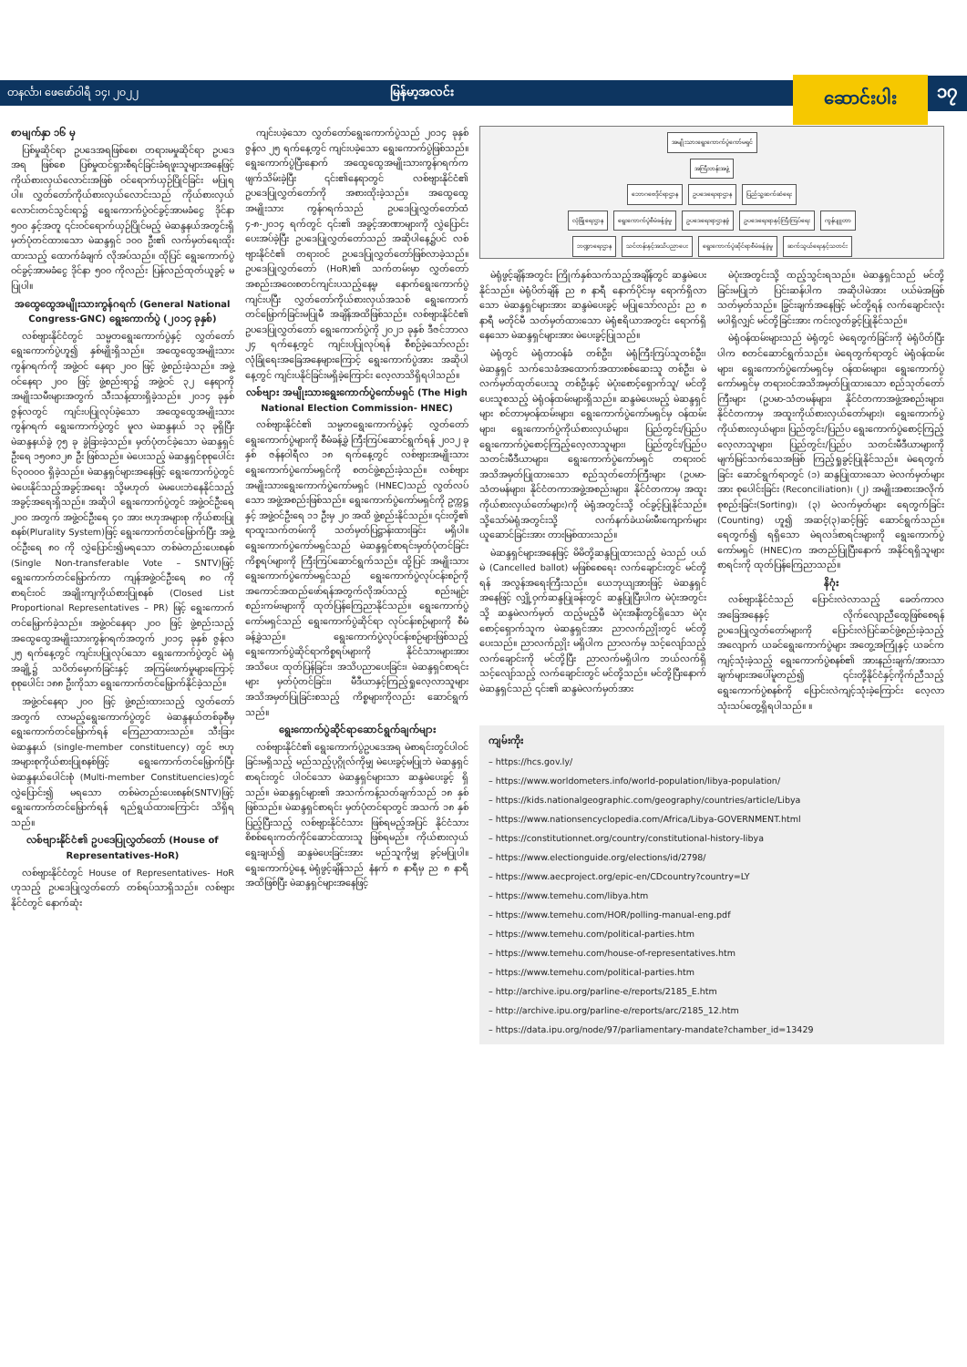တနင်္လာ၊ ဖေဖော်ဝါရီ ၁၄၊ ၂၀၂၂ မြန်မာ့အလင်း ဆောင်းပါး ၁၇
စာမျက်နှာ ၁၆ မှ
ပြစ်မှုဆိုင်ရာ ဥပဒေအရဖြစ်စေ၊ တရားမမှုဆိုင်ရာ ဥပဒေအရ ဖြစ်စေ ပြစ်မှုထင်ရှားစီရင်ခြင်းခံရဖူးသူများအနေဖြင့် ကိုယ်စားလှယ်လောင်းအဖြစ် ဝင်ရောက်ယှဉ်ပြိုင်ခြင်း မပြုရပါ။ လွှတ်တော်ကိုယ်စားလှယ်လောင်းသည် ကိုယ်စားလှယ်လောင်းတင်သွင်းရာ၌ ရွေးကောက်ပွဲဝင်ခွင့်အာမခံငွေ ဒိုင်နာ ၅၀၀ နှင့်အတူ ၎င်းဝင်ရောက်ယှဉ်ပြိုင်မည့် မဲဆန္ဒနယ်အတွင်းရှိ မှတ်ပုံတင်ထားသော မဲဆန္ဒရှင် ၁၀၀ ဦး၏ လက်မှတ်ရေးထိုးထားသည့် ထောက်ခံချက် လိုအပ်သည်။ ထိုပြင် ရွေးကောက်ပွဲဝင်ခွင့်အာမခံငွေ ဒိုင်နာ ၅၀၀ ကိုလည်း ပြန်လည်ထုတ်ယူခွင့် မပြုပါ။
အထွေထွေအမျိုးသားကွန်ဂရက် (General National Congress-GNC) ရွေးကောက်ပွဲ (၂၀၁၄ ခုနှစ်)
လစ်ဗျားနိုင်ငံတွင် သမ္မတရွေးကောက်ပွဲနှင့် လွှတ်တော်ရွေးကောက်ပွဲဟူ၍ နှစ်မျိုးရှိသည်။ အထွေထွေအမျိုးသားကွန်ဂရက်ကို အဖွဲ့ဝင် နေရာ ၂၀၀ ဖြင့် ဖွဲ့စည်းခဲ့သည်။ အဖွဲ့ဝင်နေရာ ၂၀၀ ဖြင့် ဖွဲ့စည်းရာ၌ အဖွဲ့ဝင် ၃၂ နေရာကို အမျိုးသမီးများအတွက် သီးသန့်ထားရှိခဲ့သည်။ ၂၀၁၄ ခုနှစ် ဇွန်လတွင် ကျင်းပပြုလုပ်ခဲ့သော အထွေထွေအမျိုးသားကွန်ဂရက် ရွေးကောက်ပွဲတွင် မူလ မဲဆန္ဒနယ် ၁၃ ခုရှိပြီး မဲဆန္ဒနယ်ခွဲ ၇၅ ခု ခွဲခြားခဲ့သည်။ မှတ်ပုံတင်ခဲ့သော မဲဆန္ဒရှင်ဦးရေ ၁၅၀၈၁၂၈ ဦး ဖြစ်သည်။ မဲပေးသည့် မဲဆန္ဒရှင်စုစုပေါင်း ၆၃၀၀၀၀ ရှိခဲ့သည်။ မဲဆန္ဒရှင်များအနေဖြင့် ရွေးကောက်ပွဲတွင် မဲပေးနိုင်သည့်အခွင့်အရေး သို့မဟုတ် မဲမပေးဘဲနေနိုင်သည့်အခွင့်အရေးရှိသည်။ အဆိုပါ ရွေးကောက်ပွဲတွင် အဖွဲ့ဝင်ဦးရေ ၂၀၀ အတွက် အဖွဲ့ဝင်ဦးရေ ၄၀ အား ဗဟုအများစု ကိုယ်စားပြုစနစ်(Plurality System)ဖြင့် ရွေးကောက်တင်မြှောက်ပြီး အဖွဲ့ဝင်ဦးရေ ၈၀ ကို လွှဲပြောင်း၍မရသော တစ်မဲတည်းပေးစနစ် (Single Non-transferable Vote – SNTV)ဖြင့် ရွေးကောက်တင်မြှောက်ကာ ကျန်အဖွဲ့ဝင်ဦးရေ ၈၀ ကို စာရင်းဝင် အချိုးကျကိုယ်စားပြုစနစ် (Closed List Proportional Representatives – PR) ဖြင့် ရွေးကောက်တင်မြှောက်ခဲ့သည်။ အဖွဲ့ဝင်နေရာ ၂၀၀ ဖြင့် ဖွဲ့စည်းသည့် အထွေထွေအမျိုးသားကွန်ဂရက်အတွက် ၂၀၁၄ ခုနှစ် ဇွန်လ ၂၅ ရက်နေ့တွင် ကျင်းပပြုလုပ်သော ရွေးကောက်ပွဲတွင် မဲရုံအချို့၌ သပိတ်မှောက်ခြင်းနှင့် အကြမ်းဖက်မှုများကြောင့် စုစုပေါင်း ၁၈၈ ဦးကိုသာ ရွေးကောက်တင်မြှောက်နိုင်ခဲ့သည်။
အဖွဲ့ဝင်နေရာ ၂၀၀ ဖြင့် ဖွဲ့စည်းထားသည့် လွှတ်တော်အတွက် လာမည့်ရွေးကောက်ပွဲတွင် မဲဆန္ဒနယ်တစ်ခုစီမှ ရွေးကောက်တင်မြှောက်ရန် ကြေညာထားသည်။ သီးခြားမဲဆန္ဒနယ် (single-member constituency) တွင် ဗဟုအများစုကိုယ်စားပြုစနစ်ဖြင့် ရွေးကောက်တင်မြှောက်ပြီး မဲဆန္ဒနယ်ပေါင်းစုံ (Multi-member Constituencies)တွင် လွှဲပြောင်း၍ မရသော တစ်မဲတည်းပေးစနစ်(SNTV)ဖြင့် ရွေးကောက်တင်မြှောက်ရန် ရည်ရွယ်ထားကြောင်း သိရှိရသည်။
လစ်ဗျားနိုင်ငံ၏ ဥပဒေပြုလွှတ်တော် (House of Representatives-HoR)
လစ်ဗျားနိုင်ငံတွင် House of Representatives- HoR ဟုသည့် ဥပဒေပြုလွှတ်တော် တစ်ရပ်သာရှိသည်။ လစ်ဗျားနိုင်ငံတွင် နောက်ဆုံး
ကျင်းပခဲ့သော လွှတ်တော်ရွေးကောက်ပွဲသည် ၂၀၁၄ ခုနှစ် ဇွန်လ ၂၅ ရက်နေ့တွင် ကျင်းပခဲ့သော ရွေးကောက်ပွဲဖြစ်သည်။ ရွေးကောက်ပွဲပြီးနောက် အထွေထွေအမျိုးသားကွန်ဂရက်က ဖျက်သိမ်းခဲ့ပြီး ၎င်း၏နေရာတွင် လစ်ဗျားနိုင်ငံ၏ ဥပဒေပြုလွှတ်တော်ကို အစားထိုးခဲ့သည်။ အထွေထွေအမျိုးသား ကွန်ဂရက်သည် ဥပဒေပြုလွှတ်တော်ထံ ၄-၈-၂၀၁၄ ရက်တွင် ၎င်း၏ အခွင့်အာဏာများကို လွှဲပြောင်းပေးအပ်ခဲ့ပြီး ဥပဒေပြုလွှတ်တော်သည် အဆိုပါနေ့၌ပင် လစ်ဗျားနိုင်ငံ၏ တရားဝင် ဥပဒေပြုလွှတ်တော်ဖြစ်လာခဲ့သည်။ ဥပဒေပြုလွှတ်တော် (HoR)၏ သက်တမ်းမှာ လွှတ်တော်အစည်းအဝေးစတင်ကျင်းပသည့်နေ့မှ နောက်ရွေးကောက်ပွဲကျင်းပပြီး လွှတ်တော်ကိုယ်စားလှယ်အသစ် ရွေးကောက်တင်မြှောက်ခြင်းမပြုမီ အချိန်အထိဖြစ်သည်။ လစ်ဗျားနိုင်ငံ၏ ဥပဒေပြုလွှတ်တော် ရွေးကောက်ပွဲကို ၂၀၂၁ ခုနှစ် ဒီဇင်ဘာလ ၂၄ ရက်နေ့တွင် ကျင်းပပြုလုပ်ရန် စီစဉ်ခဲ့သော်လည်း လုံခြုံရေးအခြေအနေများကြောင့် ရွေးကောက်ပွဲအား အဆိုပါနေ့တွင် ကျင်းပနိုင်ခြင်းမရှိခဲ့ကြောင်း လေ့လာသိရှိရပါသည်။
လစ်ဗျား အမျိုးသားရွေးကောက်ပွဲကော်မရှင် (The High National Election Commission- HNEC)
လစ်ဗျားနိုင်ငံ၏ သမ္မတရွေးကောက်ပွဲနှင့် လွှတ်တော်ရွေးကောက်ပွဲများကို စီမံခန့်ခွဲ ကြီးကြပ်ဆောင်ရွက်ရန် ၂၀၁၂ ခုနှစ် ဇန်နဝါရီလ ၁၈ ရက်နေ့တွင် လစ်ဗျားအမျိုးသားရွေးကောက်ပွဲကော်မရှင်ကို စတင်ဖွဲ့စည်းခဲ့သည်။ လစ်ဗျားအမျိုးသားရွေးကောက်ပွဲကော်မရှင် (HNEC)သည် လွတ်လပ်သော အဖွဲ့အစည်းဖြစ်သည်။ ရွေးကောက်ပွဲကော်မရှင်ကို ဥက္ကဋ္ဌနှင့် အဖွဲ့ဝင်ဦးရေ ၁၁ ဦးမှ ၂၀ အထိ ဖွဲ့စည်းနိုင်သည်။ ၎င်းတို့၏ ရာထူးသက်တမ်းကို သတ်မှတ်ပြဋ္ဌာန်းထားခြင်း မရှိပါ။ ရွေးကောက်ပွဲကော်မရှင်သည် မဲဆန္ဒရှင်စာရင်းမှတ်ပုံတင်ခြင်း ကိစ္စရပ်များကို ကြီးကြပ်ဆောင်ရွက်သည်။ ထို့ပြင် အမျိုးသားရွေးကောက်ပွဲကော်မရှင်သည် ရွေးကောက်ပွဲလုပ်ငန်းစဉ်ကို အကောင်အထည်ဖော်ရန်အတွက်လိုအပ်သည့် စည်းမျဉ်းစည်းကမ်းများကို ထုတ်ပြန်ကြေညာနိုင်သည်။ ရွေးကောက်ပွဲကော်မရှင်သည် ရွေးကောက်ပွဲဆိုင်ရာ လုပ်ငန်းစဉ်များကို စီမံခန့်ခွဲသည်။ ရွေးကောက်ပွဲလုပ်ငန်းစဉ်များဖြစ်သည့် ရွေးကောက်ပွဲဆိုင်ရာကိစ္စရပ်များကို နိုင်ငံသားများအား အသိပေး ထုတ်ပြန်ခြင်း၊ အသိပညာပေးခြင်း၊ မဲဆန္ဒရှင်စာရင်းများ မှတ်ပုံတင်ခြင်း၊ မီဒီယာနှင့်ကြည့်ရှုလေ့လာသူများ အသိအမှတ်ပြုခြင်းစသည့် ကိစ္စများကိုလည်း ဆောင်ရွက်သည်။
ရွေးကောက်ပွဲဆိုင်ရာဆောင်ရွက်ချက်များ
လစ်ဗျားနိုင်ငံ၏ ရွေးကောက်ပွဲဥပဒေအရ မဲစာရင်းတွင်ပါဝင်ခြင်းမရှိသည့် မည်သည့်ပုဂ္ဂိုလ်ကိုမျှ မဲပေးခွင့်မပြုဘဲ မဲဆန္ဒရှင်စာရင်းတွင် ပါဝင်သော မဲဆန္ဒရှင်များသာ ဆန္ဒမဲပေးခွင့် ရှိသည်။ မဲဆန္ဒရှင်များ၏ အသက်ကန့်သတ်ချက်သည် ၁၈ နှစ် ဖြစ်သည်။ မဲဆန္ဒရှင်စာရင်း မှတ်ပုံတင်ရာတွင် အသက် ၁၈ နှစ် ပြည့်ပြီးသည့် လစ်ဗျားနိုင်ငံသား ဖြစ်ရမည့်အပြင် နိုင်ငံသားစိစစ်ရေးကတ်ကိုင်ဆောင်ထားသူ ဖြစ်ရမည်။ ကိုယ်စားလှယ်ရွေးချယ်၍ ဆန္ဒမဲပေးခြင်းအား မည်သူကိုမျှ ခွင့်မပြုပါ။ ရွေးကောက်ပွဲနေ့ မဲရုံဖွင့်ချိန်သည် နံနက် ၈ နာရီမှ ည ၈ နာရီအထိဖြစ်ပြီး မဲဆန္ဒရှင်များအနေဖြင့်
အမျိုးသားရွေးကောက်ပွဲကော်မရှင်
အကြီးတန်းအဖွဲ့
ဘောဂဗေဒိုင်ရာဌာန ဥပဒေရေးရာဌာန ပြည်သူ့ဆက်ဆံရေး
လုံခြုံရေးဌာန ရွေးကောက်ပွဲစီမံခန့်ခွဲမှု ဥပဒေရေးရာဌာနခွဲ ဥပဒေရေးရာနှင့်ကြီးကြပ်ရေး ကွန်ပျူတာ
ဘဏ္ဍာရေးဌာန သင်တန်းနှင့်အသိပညာပေး ရွေးကောက်ပွဲဆိုင်ရာစီမံခန့်ခွဲမှု ဆက်သွယ်ရေးနှင့်သတင်း
မဲရုံဖွင့်ချိန်အတွင်း ကြိုက်နှစ်သက်သည့်အချိန်တွင် ဆန္ဒမဲပေးနိုင်သည်။ မဲရုံပိတ်ချိန် ည ၈ နာရီ နောက်ပိုင်းမှ ရောက်ရှိလာသော မဲဆန္ဒရှင်များအား ဆန္ဒမဲပေးခွင့် မပြုသော်လည်း ည ၈ နာရီ မတိုင်မီ သတ်မှတ်ထားသော မဲရုံဧရိယာအတွင်း ရောက်ရှိနေသော မဲဆန္ဒရှင်များအား မဲပေးခွင့်ပြုသည်။
မဲရုံတွင် မဲရုံတာဝန်ခံ တစ်ဦး၊ မဲရုံကြီးကြပ်သူတစ်ဦး၊ မဲဆန္ဒရှင် သက်သေခံအထောက်အထားစစ်ဆေးသူ တစ်ဦး၊ မဲလက်မှတ်ထုတ်ပေးသူ တစ်ဦးနှင့် မဲပုံးစောင့်ရှောက်သူ/ မင်တို့ပေးသူစသည့် မဲရုံဝန်ထမ်းများရှိသည်။ ဆန္ဒမဲပေးမည့် မဲဆန္ဒရှင်များ စင်တာမှဝန်ထမ်းများ၊ ရွေးကောက်ပွဲကော်မရှင်မှ ဝန်ထမ်းများ၊ ရွေးကောက်ပွဲကိုယ်စားလှယ်များ၊ ပြည်တွင်း/ပြည်ပ ရွေးကောက်ပွဲစောင့်ကြည့်လေ့လာသူများ၊ ပြည်တွင်း/ပြည်ပ သတင်းမီဒီယာများ၊ ရွေးကောက်ပွဲကော်မရှင် တရားဝင်အသိအမှတ်ပြုထားသော စည်သုတ်တော်ကြီးများ (ဥပမာ-သံတမန်များ၊ နိုင်ငံတကာအဖွဲ့အစည်းများ၊ နိုင်ငံတကာမှ အထူးကိုယ်စားလှယ်တော်များ)ကို မဲရုံအတွင်းသို့ ဝင်ခွင့်ပြုနိုင်သည်။ သို့သော်မဲရုံအတွင်းသို့ လက်နက်ခဲယမ်းမီးကျောက်များ ယူဆောင်ခြင်းအား တားမြစ်ထားသည်။
မဲဆန္ဒရှင်များအနေဖြင့် မိမိတို့ဆန္ဒပြုထားသည့် မဲသည် ပယ်မဲ (Cancelled ballot) မဖြစ်စေရေး လက်ချောင်းတွင် မင်တို့ရန် အလွန်အရေးကြီးသည်။ ယေဘုယျအားဖြင့် မဲဆန္ဒရှင်အနေဖြင့် လျှို့ဝှက်ဆန္ဒပြုခန်းတွင် ဆန္ဒပြုပြီးပါက မဲပုံးအတွင်းသို့ ဆန္ဒမဲလက်မှတ် ထည့်မည့်မီ မဲပုံးအနီးတွင်ရှိသော မဲပုံးစောင့်ရှောက်သူက မဲဆန္ဒရှင်အား ညာလက်ညှိုးတွင် မင်တို့ပေးသည်။ ညာလက်ညှိုး မရှိပါက ညာလက်မှ သင့်လျော်သည့် လက်ချောင်းကို မင်တို့ပြီး ညာလက်မရှိပါက ဘယ်လက်ရှိ သင့်လျော်သည့် လက်ချောင်းတွင် မင်တို့သည်။ မင်တို့ပြီးနောက် မဲဆန္ဒရှင်သည် ၎င်း၏ ဆန္ဒမဲလက်မှတ်အား
မဲပုံးအတွင်းသို့ ထည့်သွင်းရသည်။ မဲဆန္ဒရှင်သည် မင်တို့ခြင်းမပြုဘဲ ပြင်းဆန်ပါက အဆိုပါမဲအား ပယ်မဲအဖြစ် သတ်မှတ်သည်။ ခြွင်းချက်အနေဖြင့် မင်တို့ရန် လက်ချောင်းလုံး မပါရှိလျှင် မင်တို့ခြင်းအား ကင်းလွတ်ခွင့်ပြုနိုင်သည်။
မဲရုံဝန်ထမ်းများသည် မဲရုံတွင် မဲရေတွက်ခြင်းကို မဲရုံပိတ်ပြီးပါက စတင်ဆောင်ရွက်သည်။ မဲရေတွက်ရာတွင် မဲရုံဝန်ထမ်းများ၊ ရွေးကောက်ပွဲကော်မရှင်မှ ဝန်ထမ်းများ၊ ရွေးကောက်ပွဲကော်မရှင်မှ တရားဝင်အသိအမှတ်ပြုထားသော စည်သုတ်တော်ကြီးများ (ဥပမာ-သံတမန်များ၊ နိုင်ငံတကာအဖွဲ့အစည်းများ၊ နိုင်ငံတကာမှ အထူးကိုယ်စားလှယ်တော်များ)၊ ရွေးကောက်ပွဲ ကိုယ်စားလှယ်များ၊ ပြည်တွင်း/ပြည်ပ ရွေးကောက်ပွဲစောင့်ကြည့်လေ့လာသူများ၊ ပြည်တွင်း/ပြည်ပ သတင်းမီဒီယာများကို မျက်မြင်သက်သေအဖြစ် ကြည့်ရှုခွင့်ပြုနိုင်သည်။ မဲရေတွက်ခြင်း ဆောင်ရွက်ရာတွင် (၁) ဆန္ဒပြုထားသော မဲလက်မှတ်များအား စုပေါင်းခြင်း (Reconciliation)၊ (၂) အမျိုးအစားအလိုက် စုစည်းခြင်း(Sorting)၊ (၃) မဲလက်မှတ်များ ရေတွက်ခြင်း (Counting) ဟူ၍ အဆင့်(၃)ဆင့်ဖြင့် ဆောင်ရွက်သည်။ ရေတွက်၍ ရရှိသော မဲရလဒ်စာရင်းများကို ရွေးကောက်ပွဲကော်မရှင် (HNEC)က အတည်ပြုပြီးနောက် အနိုင်ရရှိသူများစာရင်းကို ထုတ်ပြန်ကြေညာသည်။
နိဂုံး
လစ်ဗျားနိုင်ငံသည် ပြောင်းလဲလာသည့် ခေတ်ကာလအခြေအနေနှင့် လိုက်လျောညီထွေဖြစ်စေရန် ဥပဒေပြုလွှတ်တော်များကို ပြောင်းလဲပြင်ဆင်ဖွဲ့စည်းခဲ့သည့်အလျောက် ယခင်ရွေးကောက်ပွဲများ အတွေ့အကြုံနှင့် ယခင်က ကျင့်သုံးခဲ့သည့် ရွေးကောက်ပွဲစနစ်၏ အားနည်းချက်/အားသာချက်များအပေါ်မူတည်၍ ၎င်းတို့နိုင်ငံနှင့်ကိုက်ညီသည့် ရွေးကောက်ပွဲစနစ်ကို ပြောင်းလဲကျင့်သုံးခဲ့ကြောင်း လေ့လာသုံးသပ်တွေ့ရှိရပါသည်။ ။
ကျမ်းကိုး
– https://hcs.gov.ly/
– https://www.worldometers.info/world-population/libya-population/
– https://kids.nationalgeographic.com/geography/countries/article/Libya
– https://www.nationsencyclopedia.com/Africa/Libya-GOVERNMENT.html
– https://constitutionnet.org/country/constitutional-history-libya
– https://www.electionguide.org/elections/id/2798/
– https://www.aecproject.org/epic-en/CDcountry?country=LY
– https://www.temehu.com/libya.htm
– https://www.temehu.com/HOR/polling-manual-eng.pdf
– https://www.temehu.com/political-parties.htm
– https://www.temehu.com/house-of-representatives.htm
– https://www.temehu.com/political-parties.htm
– http://archive.ipu.org/parline-e/reports/2185_E.htm
– http://archive.ipu.org/parline-e/reports/arc/2185_12.htm
– https://data.ipu.org/node/97/parliamentary-mandate?chamber_id=13429